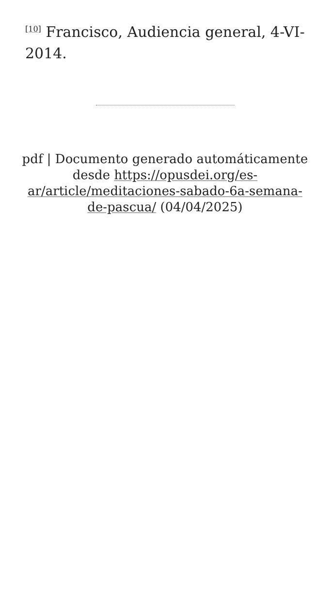<sup>[10]</sup> Francisco, Audiencia general, 4-VI-2014.
pdf | Documento generado automáticamente desde https://opusdei.org/es-ar/article/meditaciones-sabado-6a-semana-de-pascua/ (04/04/2025)